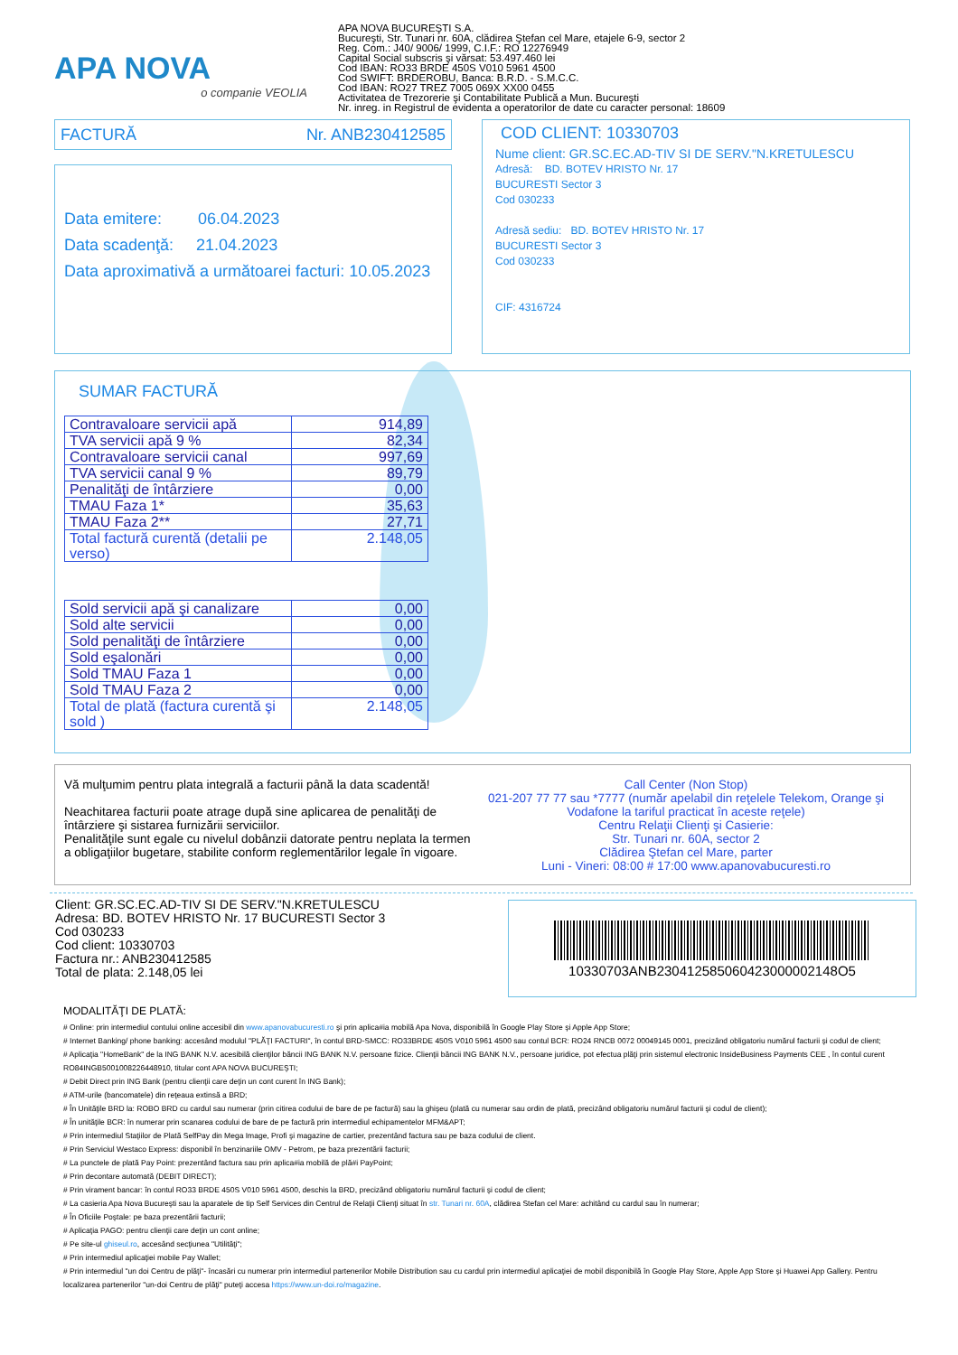APA NOVA
o companie VEOLIA
APA NOVA BUCUREŞTI S.A.
Bucureşti, Str. Tunari nr. 60A, clădirea Ştefan cel Mare, etajele 6-9, sector 2
Reg. Com.: J40/ 9006/ 1999, C.I.F.: RO 12276949
Capital Social subscris şi vărsat: 53.497.460 lei
Cod IBAN: RO33 BRDE 450S V010 5961 4500
Cod SWIFT: BRDEROBU, Banca: B.R.D. - S.M.C.C.
Cod IBAN: RO27 TREZ 7005 069X XX00 0455
Activitatea de Trezorerie şi Contabilitate Publică a Mun. Bucureşti
Nr. inreg. in Registrul de evidenta a operatorilor de date cu caracter personal: 18609
FACTURĂ Nr. ANB230412585
Data emitere: 06.04.2023
Data scadenţă: 21.04.2023
Data aproximativă a următoarei facturi: 10.05.2023
COD CLIENT: 10330703
Nume client: GR.SC.EC.AD-TIV SI DE SERV."N.KRETULESCU
Adresă: BD. BOTEV HRISTO Nr. 17
BUCURESTI Sector 3
Cod 030233
Adresă sediu: BD. BOTEV HRISTO Nr. 17
BUCURESTI Sector 3
Cod 030233
CIF: 4316724
SUMAR FACTURĂ
| Contravaloare servicii apă | 914,89 |
| TVA servicii apă 9 % | 82,34 |
| Contravaloare servicii canal | 997,69 |
| TVA servicii canal 9 % | 89,79 |
| Penalităţi de întârziere | 0,00 |
| TMAU Faza 1* | 35,63 |
| TMAU Faza 2** | 27,71 |
| Total factură curentă (detalii pe verso) | 2.148,05 |
| Sold servicii apă şi canalizare | 0,00 |
| Sold alte servicii | 0,00 |
| Sold penalităţi de întârziere | 0,00 |
| Sold eşalonări | 0,00 |
| Sold TMAU Faza 1 | 0,00 |
| Sold TMAU Faza 2 | 0,00 |
| Total de plată (factura curentă şi sold ) | 2.148,05 |
Vă mulţumim pentru plata integrală a facturii până la data scadentă!
Neachitarea facturii poate atrage după sine aplicarea de penalităţi de întârziere şi sistarea furnizării serviciilor.
Penalităţile sunt egale cu nivelul dobânzii datorate pentru neplata la termen a obligaţiilor bugetare, stabilite conform reglementărilor legale în vigoare.
Call Center (Non Stop)
021-207 77 77 sau *7777 (număr apelabil din reţelele Telekom, Orange şi Vodafone la tariful practicat în aceste reţele)
Centru Relaţii Clienţi şi Casierie:
Str. Tunari nr. 60A, sector 2
Clădirea Ştefan cel Mare, parter
Luni - Vineri: 08:00 # 17:00 www.apanovabucuresti.ro
Client: GR.SC.EC.AD-TIV SI DE SERV."N.KRETULESCU
Adresa: BD. BOTEV HRISTO Nr. 17 BUCURESTI Sector 3
Cod 030233
Cod client: 10330703
Factura nr.: ANB230412585
Total de plata: 2.148,05 lei
10330703ANB230412585060423000002148O5
MODALITĂŢI DE PLATĂ:
# Online: prin intermediul contului online accesibil din www.apanovabucuresti.ro şi prin aplica#ia mobilă Apa Nova, disponibilă în Google Play Store şi Apple App Store;
# Internet Banking/ phone banking: accesând modulul "PLĂŢI FACTURI", în contul BRD-SMCC: RO33BRDE 450S V010 5961 4500 sau contul BCR: RO24 RNCB 0072 00049145 0001, precizând obligatoriu numărul facturii şi codul de client;
# Aplicaţia "HomeBank" de la ING BANK N.V. acesibilă clienţilor băncii ING BANK N.V. persoane fizice. Clienţii băncii ING BANK N.V., persoane juridice, pot efectua plăţi prin sistemul electronic InsideBusiness Payments CEE , în contul curent RO84INGB5001008226448910, titular cont APA NOVA BUCUREŞTI;
# Debit Direct prin ING Bank (pentru clienţii care deţin un cont curent în ING Bank);
# ATM-urile (bancomatele) din reţeaua extinsă a BRD;
# În Unităţile BRD la: ROBO BRD cu cardul sau numerar (prin citirea codului de bare de pe factură) sau la ghişeu (plată cu numerar sau ordin de plată, precizând obligatoriu numărul facturii şi codul de client);
# În unităţile BCR: în numerar prin scanarea codului de bare de pe factură prin intermediul echipamentelor MFM&APT;
# Prin intermediul Staţiilor de Plată SelfPay din Mega Image, Profi şi magazine de cartier, prezentând factura sau pe baza codului de client.
# Prin Serviciul Westaco Express: disponibil în benzinariile OMV - Petrom, pe baza prezentării facturii;
# La punctele de plată Pay Point: prezentând factura sau prin aplica#ia mobilă de plă#i PayPoint;
# Prin decontare automată (DEBIT DIRECT);
# Prin virament bancar: în contul RO33 BRDE 450S V010 5961 4500, deschis la BRD, precizând obligatoriu numărul facturii şi codul de client;
# La casieria Apa Nova Bucureşti sau la aparatele de tip Self Services din Centrul de Relaţii Clienţi situat în str. Tunari nr. 60A, clădirea Stefan cel Mare: achitând cu cardul sau în numerar;
# În Oficiile Poştale: pe baza prezentării facturii;
# Aplicaţia PAGO: pentru clienţii care deţin un cont online;
# Pe site-ul ghiseul.ro, accesând secţiunea "Utilităţi";
# Prin intermediul aplicaţiei mobile Pay Wallet;
# Prin intermediul "un doi Centru de plăţi"- încasări cu numerar prin intermediul partenerilor Mobile Distribution sau cu cardul prin intermediul aplicaţiei de mobil disponibilă în Google Play Store, Apple App Store şi Huawei App Gallery. Pentru localizarea partenerilor "un-doi Centru de plăţi" puteţi accesa https://www.un-doi.ro/magazine.